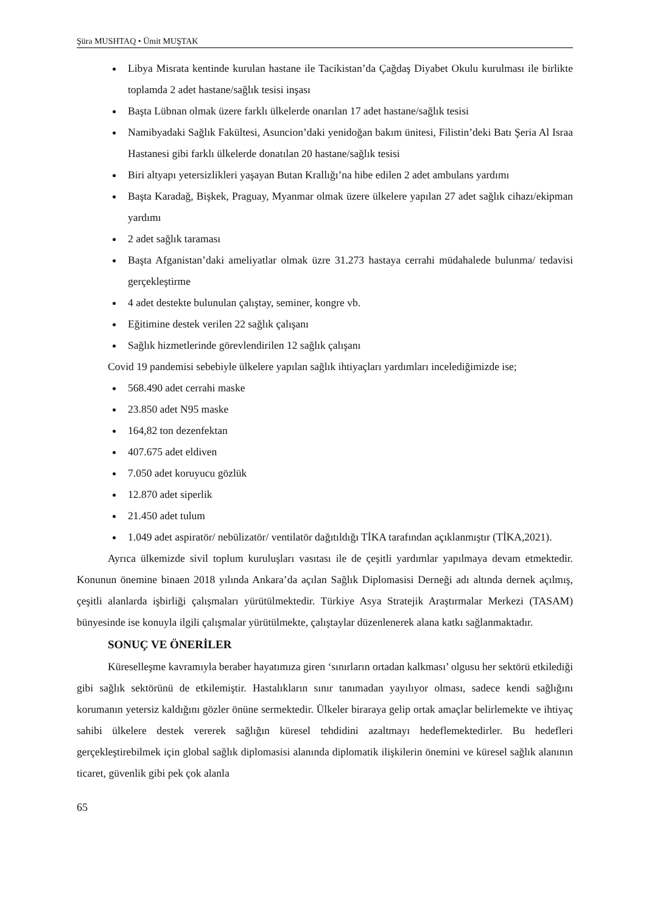Şüra MUSHTAQ • Ümit MUŞTAK
Libya Misrata kentinde kurulan hastane ile Tacikistan’da Çağdaş Diyabet Okulu kurulması ile birlikte toplamda 2 adet hastane/sağlık tesisi inşası
Başta Lübnan olmak üzere farklı ülkelerde onarılan 17 adet hastane/sağlık tesisi
Namibyadaki Sağlık Fakültesi, Asuncion’daki yenidoğan bakım ünitesi, Filistin’deki Batı Şeria Al Israa Hastanesi gibi farklı ülkelerde donatılan 20 hastane/sağlık tesisi
Biri altyapı yetersizlikleri yaşayan Butan Krallığı’na hibe edilen 2 adet ambulans yardımı
Başta Karadağ, Bişkek, Praguay, Myanmar olmak üzere ülkelere yapılan 27 adet sağlık cihazı/ekipman yardımı
2 adet sağlık taraması
Başta Afganistan’daki ameliyatlar olmak üzre 31.273 hastaya cerrahi müdahalede bulunma/ tedavisi gerçekleştirme
4 adet destekte bulunulan çalıştay, seminer, kongre vb.
Eğitimine destek verilen 22 sağlık çalışanı
Sağlık hizmetlerinde görevlendirilen 12 sağlık çalışanı
Covid 19 pandemisi sebebiyle ülkelere yapılan sağlık ihtiyaçları yardımları incelediğimizde ise;
568.490 adet cerrahi maske
23.850 adet N95 maske
164,82 ton dezenfektan
407.675 adet eldiven
7.050 adet koruyucu gözlük
12.870 adet siperlik
21.450 adet tulum
1.049 adet aspiratör/ nebülizatör/ ventilatör dağıtıldığı TİKA tarafından açıklanmıştır (TİKA,2021).
Ayrıca ülkemizde sivil toplum kuruluşları vasıtası ile de çeşitli yardımlar yapılmaya devam etmektedir. Konunun önemine binaen 2018 yılında Ankara’da açılan Sağlık Diplomasisi Derneği adı altında dernek açılmış, çeşitli alanlarda işbirliği çalışmaları yürütülmektedir. Türkiye Asya Stratejik Araştırmalar Merkezi (TASAM) bünyesinde ise konuyla ilgili çalışmalar yürütülmekte, çalıştaylar düzenlenerek alana katkı sağlanmaktadır.
SONUÇ VE ÖNERİLER
Küreselleşme kavramıyla beraber hayatımıza giren ‘sınırların ortadan kalkması’ olgusu her sektörü etkilediği gibi sağlık sektörünü de etkilemiştir. Hastalıkların sınır tanımadan yayılıyor olması, sadece kendi sağlığını korumanın yetersiz kaldığını gözler önüne sermektedir. Ülkeler biraraya gelip ortak amaçlar belirlemekte ve ihtiyaç sahibi ülkelere destek vererek sağlığın küresel tehdidini azaltmayı hedeflemektedirler. Bu hedefleri gerçekleştirebilmek için global sağlık diplomasisi alanında diplomatik ilişkilerin önemini ve küresel sağlık alanının ticaret, güvenlik gibi pek çok alanla
65